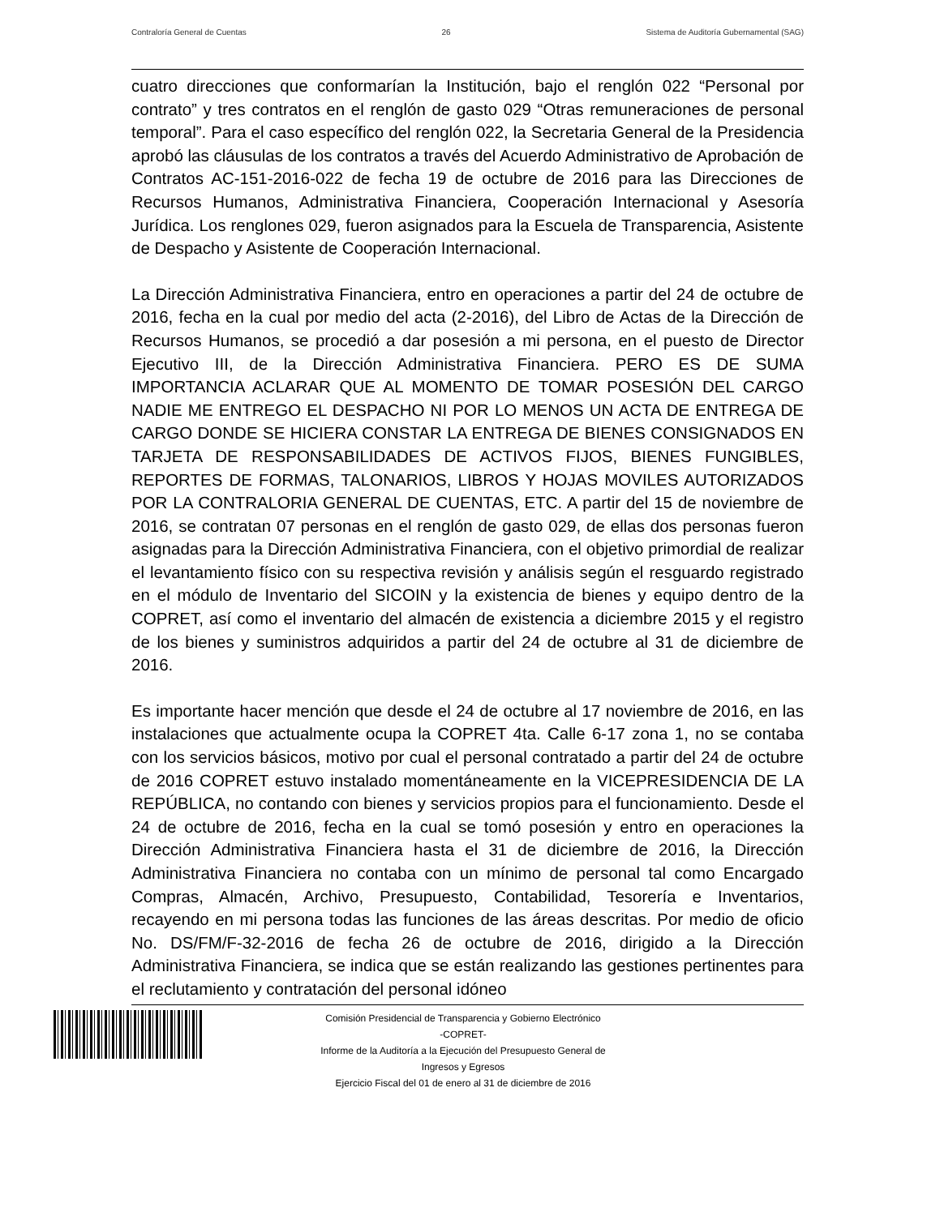Contraloría General de Cuentas 26 Sistema de Auditoría Gubernamental (SAG)
cuatro direcciones que conformarían la Institución, bajo el renglón 022 “Personal por contrato” y tres contratos en el renglón de gasto 029 “Otras remuneraciones de personal temporal”. Para el caso específico del renglón 022, la Secretaria General de la Presidencia aprobó las cláusulas de los contratos a través del Acuerdo Administrativo de Aprobación de Contratos AC-151-2016-022 de fecha 19 de octubre de 2016 para las Direcciones de Recursos Humanos, Administrativa Financiera, Cooperación Internacional y Asesoría Jurídica. Los renglones 029, fueron asignados para la Escuela de Transparencia, Asistente de Despacho y Asistente de Cooperación Internacional.
La Dirección Administrativa Financiera, entro en operaciones a partir del 24 de octubre de 2016, fecha en la cual por medio del acta (2-2016), del Libro de Actas de la Dirección de Recursos Humanos, se procedió a dar posesión a mi persona, en el puesto de Director Ejecutivo III, de la Dirección Administrativa Financiera. PERO ES DE SUMA IMPORTANCIA ACLARAR QUE AL MOMENTO DE TOMAR POSESIÓN DEL CARGO NADIE ME ENTREGO EL DESPACHO NI POR LO MENOS UN ACTA DE ENTREGA DE CARGO DONDE SE HICIERA CONSTAR LA ENTREGA DE BIENES CONSIGNADOS EN TARJETA DE RESPONSABILIDADES DE ACTIVOS FIJOS, BIENES FUNGIBLES, REPORTES DE FORMAS, TALONARIOS, LIBROS Y HOJAS MOVILES AUTORIZADOS POR LA CONTRALORIA GENERAL DE CUENTAS, ETC. A partir del 15 de noviembre de 2016, se contratan 07 personas en el renglón de gasto 029, de ellas dos personas fueron asignadas para la Dirección Administrativa Financiera, con el objetivo primordial de realizar el levantamiento físico con su respectiva revisión y análisis según el resguardo registrado en el módulo de Inventario del SICOIN y la existencia de bienes y equipo dentro de la COPRET, así como el inventario del almacén de existencia a diciembre 2015 y el registro de los bienes y suministros adquiridos a partir del 24 de octubre al 31 de diciembre de 2016.
Es importante hacer mención que desde el 24 de octubre al 17 noviembre de 2016, en las instalaciones que actualmente ocupa la COPRET 4ta. Calle 6-17 zona 1, no se contaba con los servicios básicos, motivo por cual el personal contratado a partir del 24 de octubre de 2016 COPRET estuvo instalado momentáneamente en la VICEPRESIDENCIA DE LA REPÚBLICA, no contando con bienes y servicios propios para el funcionamiento. Desde el 24 de octubre de 2016, fecha en la cual se tomó posesión y entro en operaciones la Dirección Administrativa Financiera hasta el 31 de diciembre de 2016, la Dirección Administrativa Financiera no contaba con un mínimo de personal tal como Encargado Compras, Almacén, Archivo, Presupuesto, Contabilidad, Tesorería e Inventarios, recayendo en mi persona todas las funciones de las áreas descritas. Por medio de oficio No. DS/FM/F-32-2016 de fecha 26 de octubre de 2016, dirigido a la Dirección Administrativa Financiera, se indica que se están realizando las gestiones pertinentes para el reclutamiento y contratación del personal idóneo
Comisión Presidencial de Transparencia y Gobierno Electrónico
-COPRET-
Informe de la Auditoría a la Ejecución del Presupuesto General de
Ingresos y Egresos
Ejercicio Fiscal del 01 de enero al 31 de diciembre de 2016